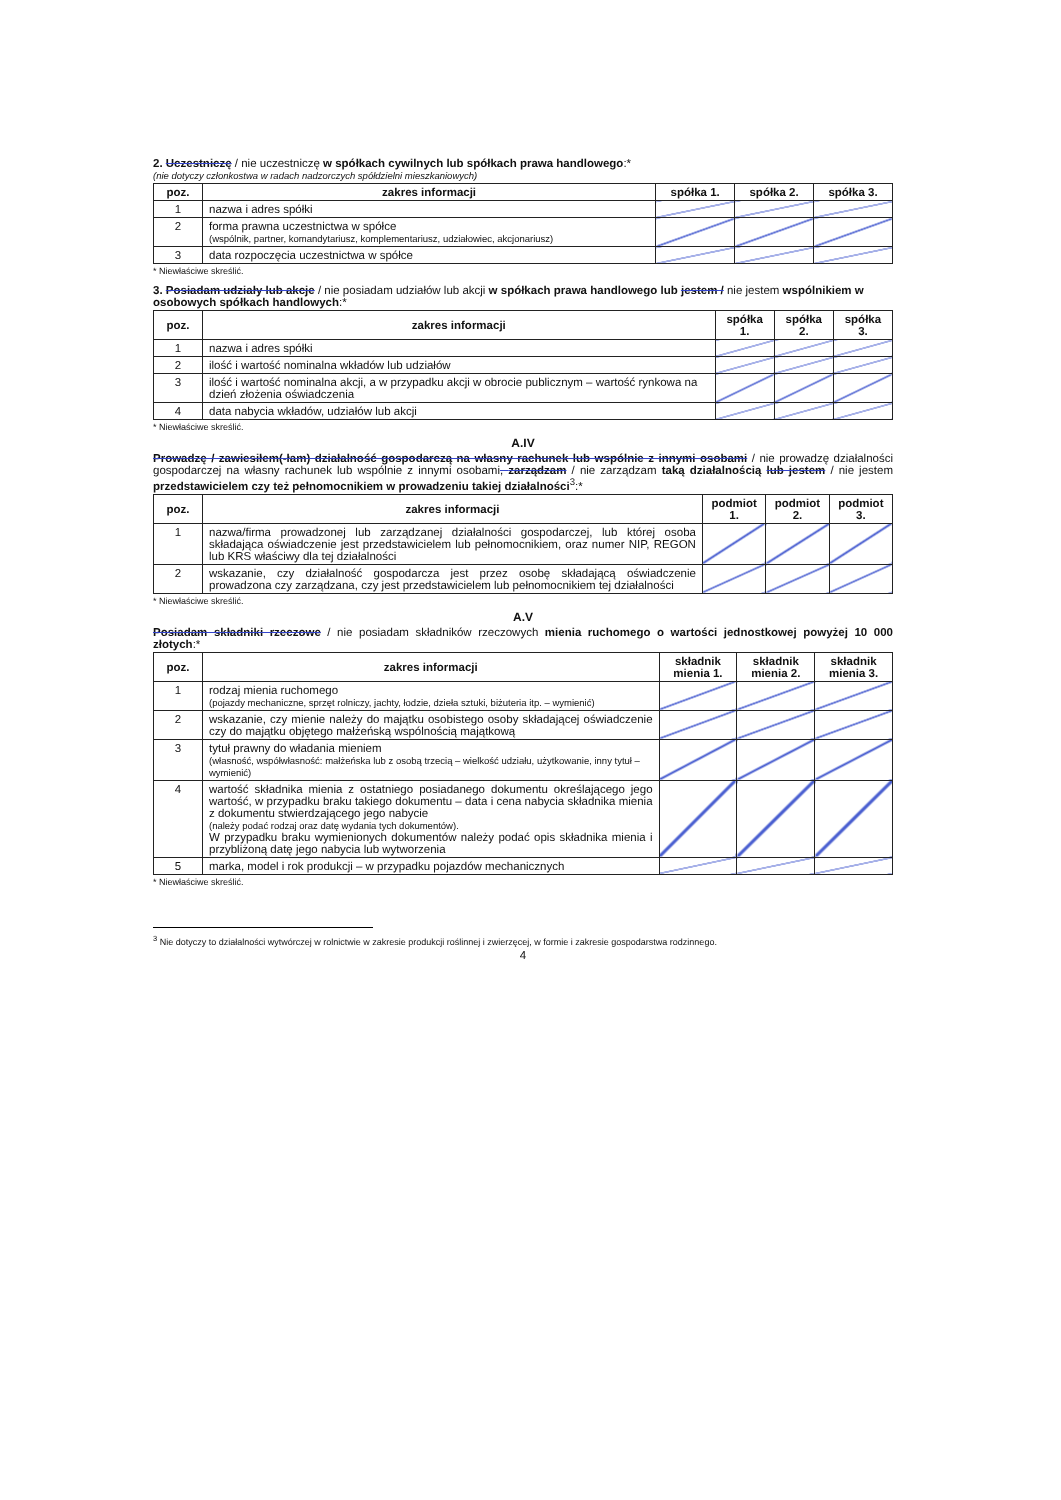2. Uczestniczę / nie uczestniczę w spółkach cywilnych lub spółkach prawa handlowego:*
(nie dotyczy członkostwa w radach nadzorczych spółdzielni mieszkaniowych)
| poz. | zakres informacji | spółka 1. | spółka 2. | spółka 3. |
| --- | --- | --- | --- | --- |
| 1 | nazwa i adres spółki | | | |
| 2 | forma prawna uczestnictwa w spółce (wspólnik, partner, komandytariusz, komplementariusz, udziałowiec, akcjonariusz) | | | |
| 3 | data rozpoczęcia uczestnictwa w spółce | | | |
* Niewłaściwe skreślić.
3. Posiadam udziały lub akcje / nie posiadam udziałów lub akcji w spółkach prawa handlowego lub jestem / nie jestem wspólnikiem w osobowych spółkach handlowych:*
| poz. | zakres informacji | spółka 1. | spółka 2. | spółka 3. |
| --- | --- | --- | --- | --- |
| 1 | nazwa i adres spółki | | | |
| 2 | ilość i wartość nominalna wkładów lub udziałów | | | |
| 3 | ilość i wartość nominalna akcji, a w przypadku akcji w obrocie publicznym – wartość rynkowa na dzień złożenia oświadczenia | | | |
| 4 | data nabycia wkładów, udziałów lub akcji | | | |
* Niewłaściwe skreślić.
A.IV
Prowadzę / zawiesiłem(-łam) działalność gospodarczą na własny rachunek lub wspólnie z innymi osobami / nie prowadzę działalności gospodarczej na własny rachunek lub wspólnie z innymi osobami, zarządzam / nie zarządzam taką działalnością lub jestem / nie jestem przedstawicielem czy też pełnomocnikiem w prowadzeniu takiej działalności<sup>3</sup>:*
| poz. | zakres informacji | podmiot 1. | podmiot 2. | podmiot 3. |
| --- | --- | --- | --- | --- |
| 1 | nazwa/firma prowadzonej lub zarządzanej działalności gospodarczej, lub której osoba składająca oświadczenie jest przedstawicielem lub pełnomocnikiem, oraz numer NIP, REGON lub KRS właściwy dla tej działalności | | | |
| 2 | wskazanie, czy działalność gospodarcza jest przez osobę składającą oświadczenie prowadzona czy zarządzana, czy jest przedstawicielem lub pełnomocnikiem tej działalności | | | |
* Niewłaściwe skreślić.
A.V
Posiadam składniki rzeczowe / nie posiadam składników rzeczowych mienia ruchomego o wartości jednostkowej powyżej 10 000 złotych:*
| poz. | zakres informacji | składnik mienia 1. | składnik mienia 2. | składnik mienia 3. |
| --- | --- | --- | --- | --- |
| 1 | rodzaj mienia ruchomego (pojazdy mechaniczne, sprzęt rolniczy, jachty, łodzie, dzieła sztuki, biżuteria itp. – wymienić) | | | |
| 2 | wskazanie, czy mienie należy do majątku osobistego osoby składającej oświadczenie czy do majątku objętego małżeńską wspólnością majątkową | | | |
| 3 | tytuł prawny do władania mieniem (własność, współwłasność: małżeńska lub z osobą trzecią – wielkość udziału, użytkowanie, inny tytuł – wymienić) | | | |
| 4 | wartość składnika mienia z ostatniego posiadanego dokumentu określającego jego wartość, w przypadku braku takiego dokumentu – data i cena nabycia składnika mienia z dokumentu stwierdzającego jego nabycie (należy podać rodzaj oraz datę wydania tych dokumentów). W przypadku braku wymienionych dokumentów należy podać opis składnika mienia i przybliżoną datę jego nabycia lub wytworzenia | | | |
| 5 | marka, model i rok produkcji – w przypadku pojazdów mechanicznych | | | |
* Niewłaściwe skreślić.
<sup>3</sup> Nie dotyczy to działalności wytwórczej w rolnictwie w zakresie produkcji roślinnej i zwierzęcej, w formie i zakresie gospodarstwa rodzinnego.
4